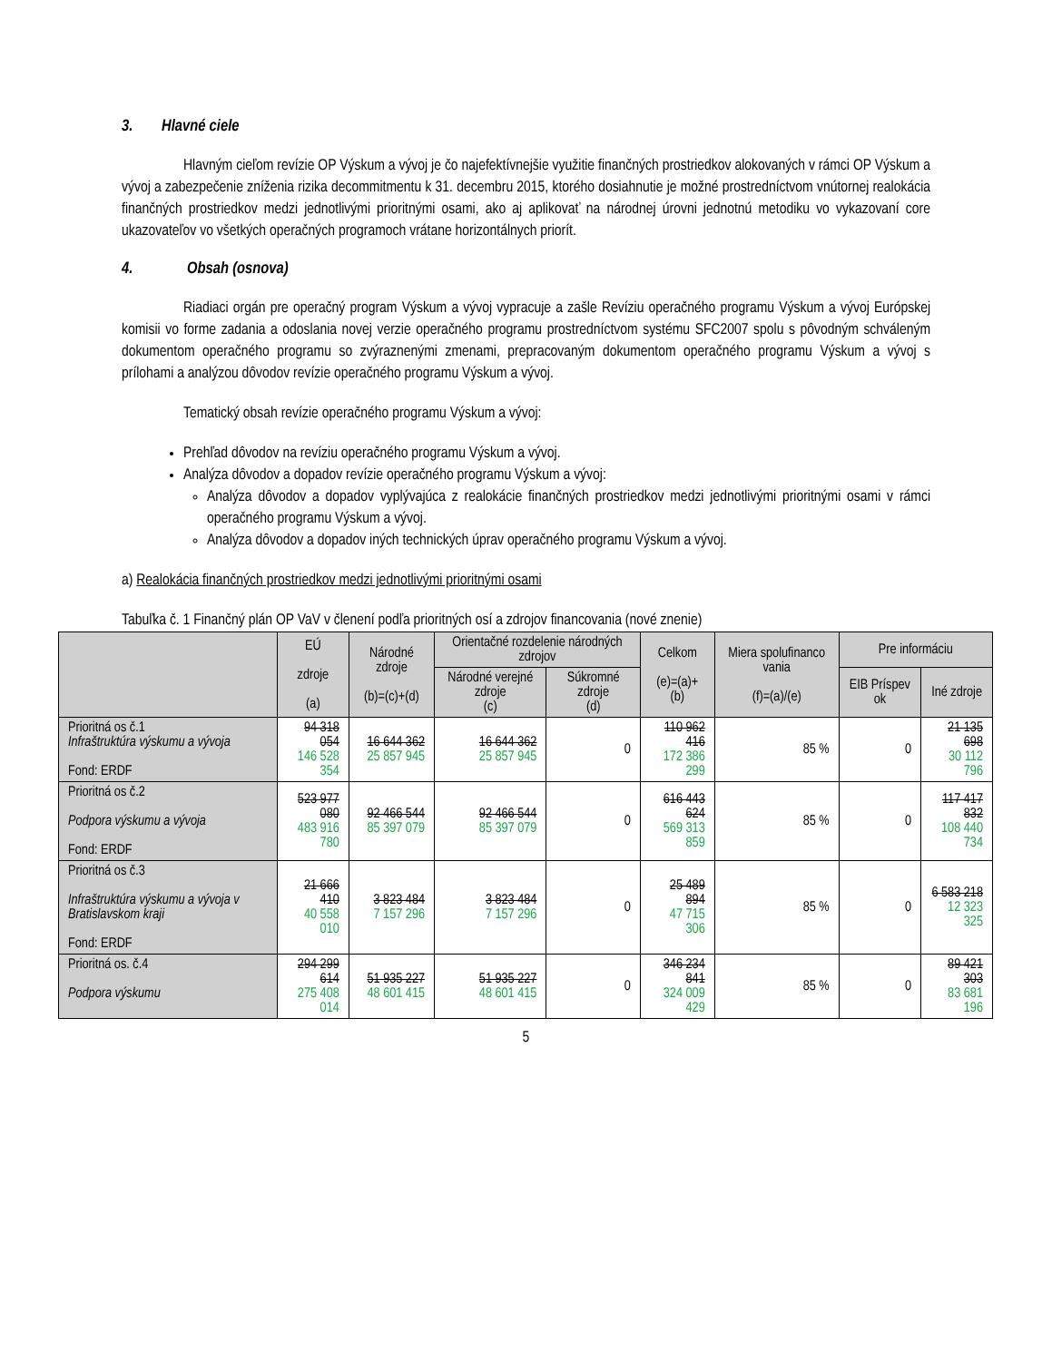3. Hlavné ciele
Hlavným cieľom revízie OP Výskum a vývoj je čo najefektívnejšie využitie finančných prostriedkov alokovaných v rámci OP Výskum a vývoj a zabezpečenie zníženia rizika decommitmentu k 31. decembru 2015, ktorého dosiahnutie je možné prostredníctvom vnútornej realokácia finančných prostriedkov medzi jednotlivými prioritnými osami, ako aj aplikovať na národnej úrovni jednotnú metodiku vo vykazovaní core ukazovateľov vo všetkých operačných programoch vrátane horizontálnych priorít.
4. Obsah (osnova)
Riadiaci orgán pre operačný program Výskum a vývoj vypracuje a zašle Revíziu operačného programu Výskum a vývoj Európskej komisii vo forme zadania a odoslania novej verzie operačného programu prostredníctvom systému SFC2007 spolu s pôvodným schváleným dokumentom operačného programu so zvýraznenými zmenami, prepracovaným dokumentom operačného programu Výskum a vývoj s prílohami a analýzou dôvodov revízie operačného programu Výskum a vývoj.
Tematický obsah revízie operačného programu Výskum a vývoj:
Prehľad dôvodov na revíziu operačného programu Výskum a vývoj.
Analýza dôvodov a dopadov revízie operačného programu Výskum a vývoj:
Analýza dôvodov a dopadov vyplývajúca z realokácie finančných prostriedkov medzi jednotlivými prioritnými osami v rámci operačného programu Výskum a vývoj.
Analýza dôvodov a dopadov iných technických úprav operačného programu Výskum a vývoj.
a) Realokácia finančných prostriedkov medzi jednotlivými prioritnými osami
Tabuľka č. 1 Finančný plán OP VaV v členení podľa prioritných osí a zdrojov financovania (nové znenie)
| | EÚ zdroje (a) | Národné zdroje (b)=(c)+(d) | Orientačné rozdelenie národných zdrojov | | Celkom (e)=(a)+(b) | Miera spolufinanco vania (f)=(a)/(e) | Pre informáciu | |
| --- | --- | --- | --- | --- | --- | --- | --- | --- |
| | | | Národné verejné zdroje (c) | Súkromné zdroje (d) | | | EIB Príspev ok | Iné zdroje |
| Prioritná os č.1 Infraštruktúra výskumu a vývoja Fond: ERDF | 94 318 054 146 528 354 | 16 644 362 25 857 945 | 16 644 362 25 857 945 | 0 | 110 962 416 172 386 299 | 85 % | 0 | 21 135 698 30 112 796 |
| Prioritná os č.2 Podpora výskumu a vývoja Fond: ERDF | 523 977 080 483 916 780 | 92 466 544 85 397 079 | 92 466 544 85 397 079 | 0 | 616 443 624 569 313 859 | 85 % | 0 | 117 417 832 108 440 734 |
| Prioritná os č.3 Infraštruktúra výskumu a vývoja v Bratislavskom kraji Fond: ERDF | 21 666 410 40 558 010 | 3 823 484 7 157 296 | 3 823 484 7 157 296 | 0 | 25 489 894 47 715 306 | 85 % | 0 | 6 583 218 12 323 325 |
| Prioritná os. č.4 Podpora výskumu | 294 299 614 275 408 014 | 51 935 227 48 601 415 | 51 935 227 48 601 415 | 0 | 346 234 841 324 009 429 | 85 % | 0 | 89 421 303 83 681 196 |
5